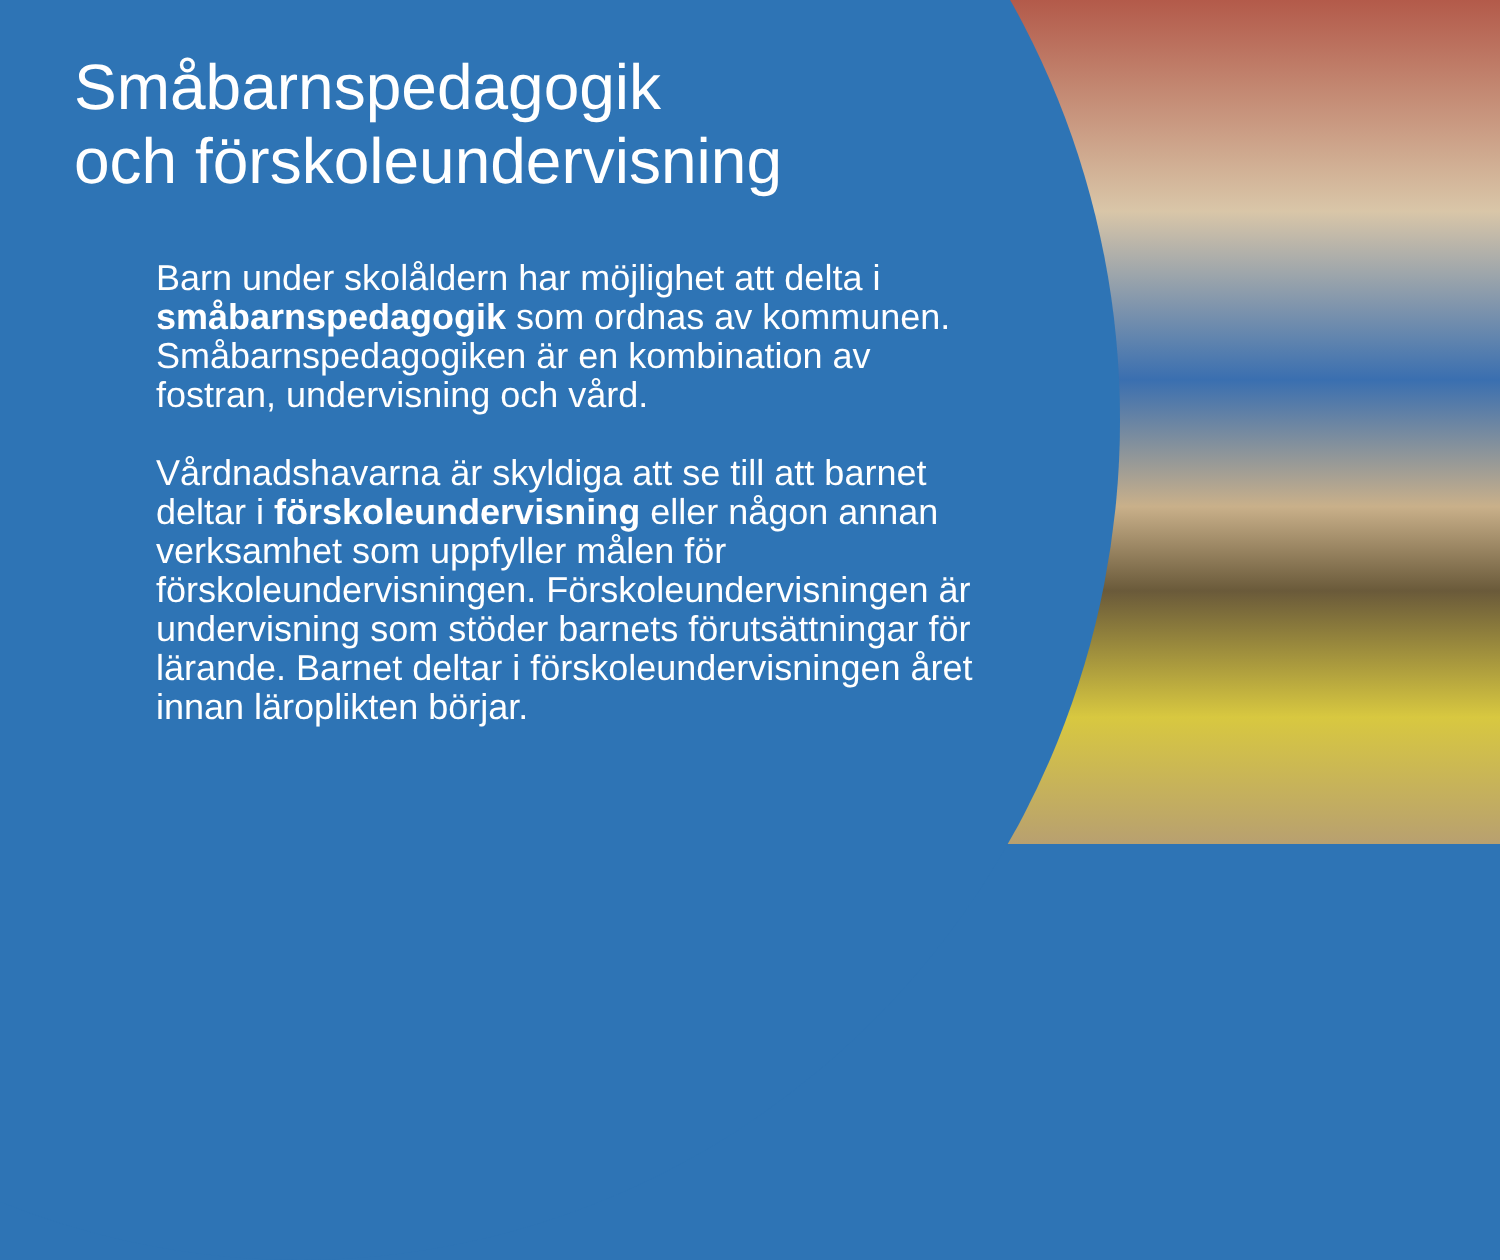Småbarnspedagogik
och förskoleundervisning
Barn under skolåldern har möjlighet att delta i småbarnspedagogik som ordnas av kommunen. Småbarnspedagogiken är en kombination av fostran, undervisning och vård.
Vårdnadshavarna är skyldiga att se till att barnet deltar i förskoleundervisning eller någon annan verksamhet som uppfyller målen för förskoleundervisningen. Förskoleundervisningen är undervisning som stöder barnets förutsättningar för lärande. Barnet deltar i förskoleundervisningen året innan läroplikten börjar.